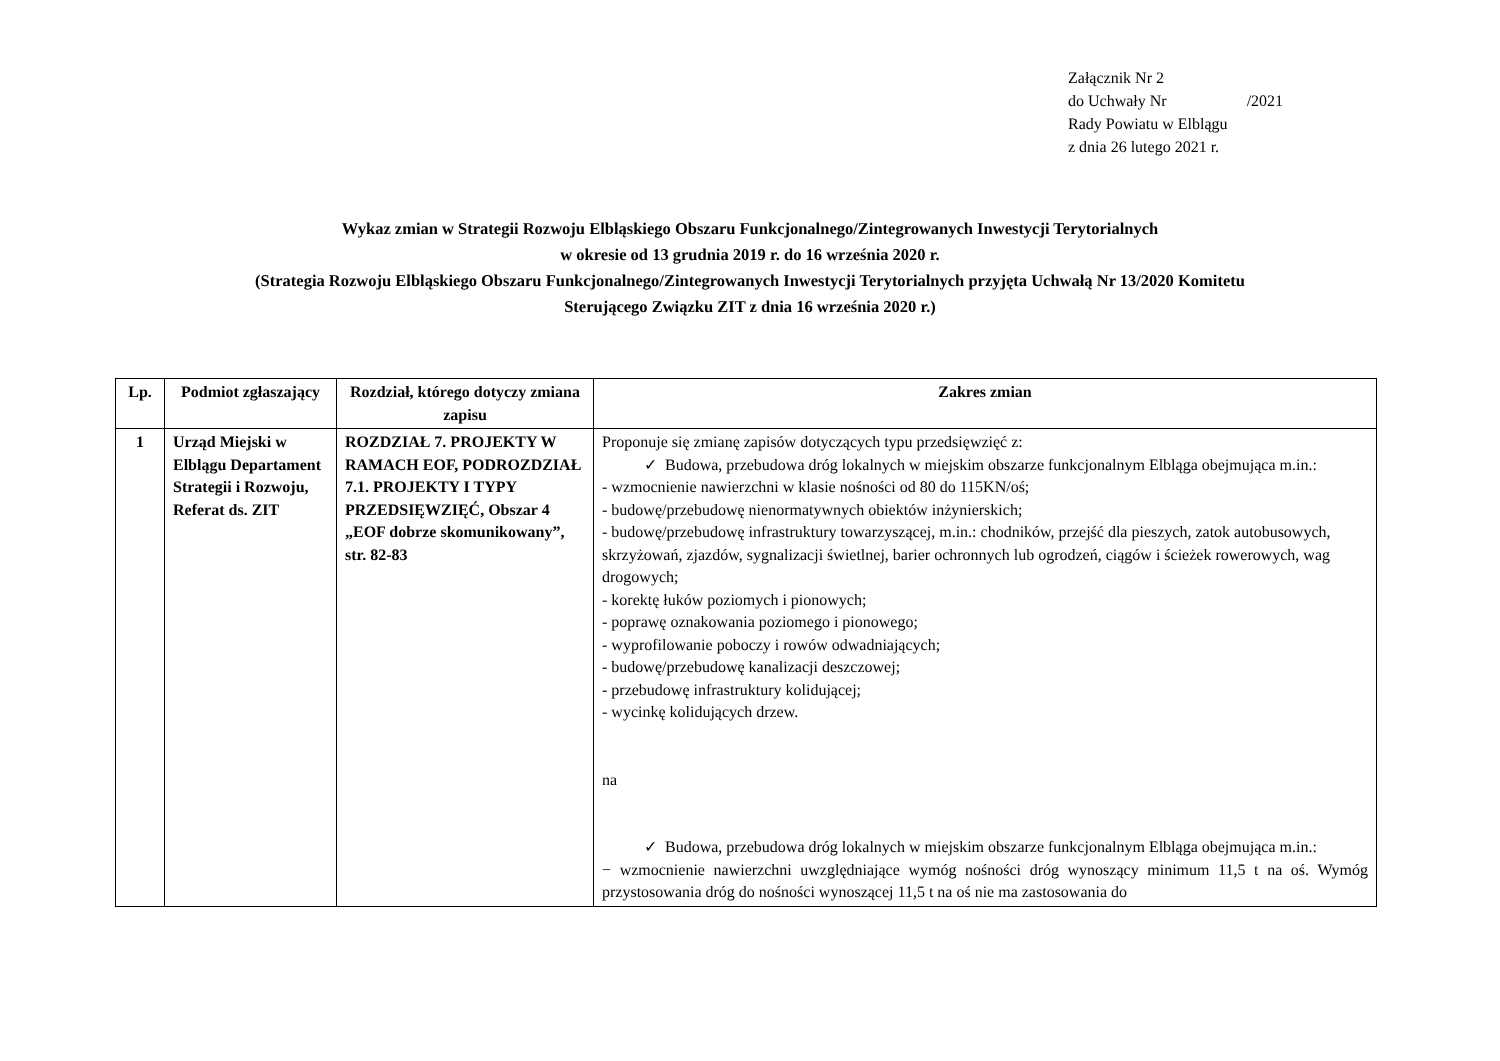Załącznik Nr 2
do Uchwały Nr /2021
Rady Powiatu w Elblągu
z dnia 26 lutego 2021 r.
Wykaz zmian w Strategii Rozwoju Elbląskiego Obszaru Funkcjonalnego/Zintegrowanych Inwestycji Terytorialnych
w okresie od 13 grudnia 2019 r. do 16 września 2020 r.
(Strategia Rozwoju Elbląskiego Obszaru Funkcjonalnego/Zintegrowanych Inwestycji Terytorialnych przyjęta Uchwałą Nr 13/2020 Komitetu
Sterującego Związku ZIT z dnia 16 września 2020 r.)
| Lp. | Podmiot zgłaszający | Rozdział, którego dotyczy zmiana zapisu | Zakres zmian |
| --- | --- | --- | --- |
| 1 | Urząd Miejski w Elblągu Departament Strategii i Rozwoju, Referat ds. ZIT | ROZDZIAŁ 7. PROJEKTY W RAMACH EOF, PODROZDZIAŁ 7.1. PROJEKTY I TYPY PRZEDSIĘWZIĘĆ, Obszar 4 „EOF dobrze skomunikowany”, str. 82-83 | Proponuje się zmianę zapisów dotyczących typu przedsięwzięć z: ✓ Budowa, przebudowa dróg lokalnych w miejskim obszarze funkcjonalnym Elbląga obejmująca m.in.: - wzmocnienie nawierzchni w klasie nośności od 80 do 115KN/oś; - budowę/przebudowę nienormatywnych obiektów inżynierskich; - budowę/przebudowę infrastruktury towarzyszącej, m.in.: chodników, przejść dla pieszych, zatok autobusowych, skrzyżowań, zjazdów, sygnalizacji świetlnej, barier ochronnych lub ogrodzeń, ciągów i ścieżek rowerowych, wag drogowych; - korektę łuków poziomych i pionowych; - poprawę oznakowania poziomego i pionowego; - wyprofilowanie poboczy i rowów odwadniających; - budowę/przebudowę kanalizacji deszczowej; - przebudowę infrastruktury kolidującej; - wycinkę kolidujących drzew. na ✓ Budowa, przebudowa dróg lokalnych w miejskim obszarze funkcjonalnym Elbląga obejmująca m.in.: − wzmocnienie nawierzchni uwzględniające wymóg nośności dróg wynoszący minimum 11,5 t na oś. Wymóg przystosowania dróg do nośności wynoszącej 11,5 t na oś nie ma zastosowania do |